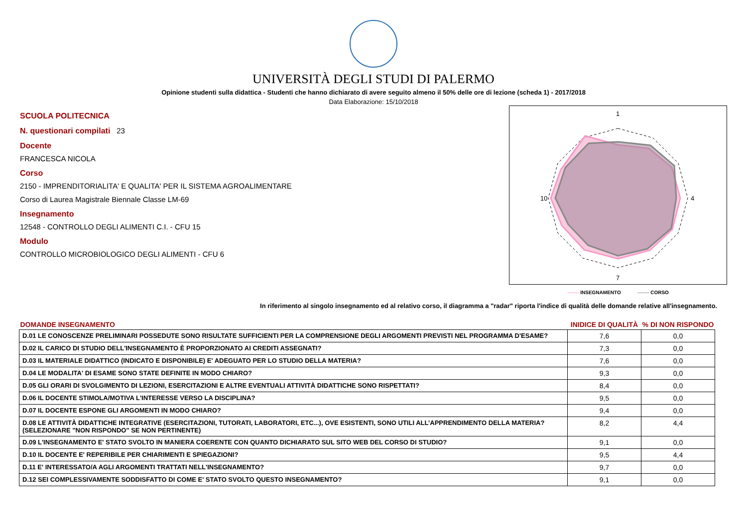UNIVERSITÀ DEGLI STUDI DI PALERMO
Opinione studenti sulla didattica - Studenti che hanno dichiarato di avere seguito almeno il 50% delle ore di lezione (scheda 1) - 2017/2018
Data Elaborazione: 15/10/2018
SCUOLA POLITECNICA
N. questionari compilati 23
Docente
FRANCESCA NICOLA
Corso
2150 - IMPRENDITORIALITA' E QUALITA' PER IL SISTEMA AGROALIMENTARE
Corso di Laurea Magistrale Biennale Classe LM-69
Insegnamento
12548 - CONTROLLO DEGLI ALIMENTI C.I. - CFU 15
Modulo
CONTROLLO MICROBIOLOGICO DEGLI ALIMENTI - CFU 6
1
4
7
10
------- INSEGNAMENTO ------- CORSO
In riferimento al singolo insegnamento ed al relativo corso, il diagramma a "radar" riporta l'indice di qualità delle domande relative all'insegnamento.
| DOMANDE INSEGNAMENTO | INIDICE DI QUALITÀ | % DI NON RISPONDO |
| --- | --- | --- |
| D.01 LE CONOSCENZE PRELIMINARI POSSEDUTE SONO RISULTATE SUFFICIENTI PER LA COMPRENSIONE DEGLI ARGOMENTI PREVISTI NEL PROGRAMMA D'ESAME? | 7,6 | 0,0 |
| D.02 IL CARICO DI STUDIO DELL'INSEGNAMENTO È PROPORZIONATO AI CREDITI ASSEGNATI? | 7,3 | 0,0 |
| D.03 IL MATERIALE DIDATTICO (INDICATO E DISPONIBILE) E' ADEGUATO PER LO STUDIO DELLA MATERIA? | 7,6 | 0,0 |
| D.04 LE MODALITA' DI ESAME SONO STATE DEFINITE IN MODO CHIARO? | 9,3 | 0,0 |
| D.05 GLI ORARI DI SVOLGIMENTO DI LEZIONI, ESERCITAZIONI E ALTRE EVENTUALI ATTIVITÀ DIDATTICHE SONO RISPETTATI? | 8,4 | 0,0 |
| D.06 IL DOCENTE STIMOLA/MOTIVA L'INTERESSE VERSO LA DISCIPLINA? | 9,5 | 0,0 |
| D.07 IL DOCENTE ESPONE GLI ARGOMENTI IN MODO CHIARO? | 9,4 | 0,0 |
| D.08 LE ATTIVITÀ DIDATTICHE INTEGRATIVE (ESERCITAZIONI, TUTORATI, LABORATORI, ETC...), OVE ESISTENTI, SONO UTILI ALL’APPRENDIMENTO DELLA MATERIA? (SELEZIONARE "NON RISPONDO" SE NON PERTINENTE) | 8,2 | 4,4 |
| D.09 L'INSEGNAMENTO E' STATO SVOLTO IN MANIERA COERENTE CON QUANTO DICHIARATO SUL SITO WEB DEL CORSO DI STUDIO? | 9,1 | 0,0 |
| D.10 IL DOCENTE E' REPERIBILE PER CHIARIMENTI E SPIEGAZIONI? | 9,5 | 4,4 |
| D.11 E' INTERESSATO/A AGLI ARGOMENTI TRATTATI NELL'INSEGNAMENTO? | 9,7 | 0,0 |
| D.12 SEI COMPLESSIVAMENTE SODDISFATTO DI COME E' STATO SVOLTO QUESTO INSEGNAMENTO? | 9,1 | 0,0 |